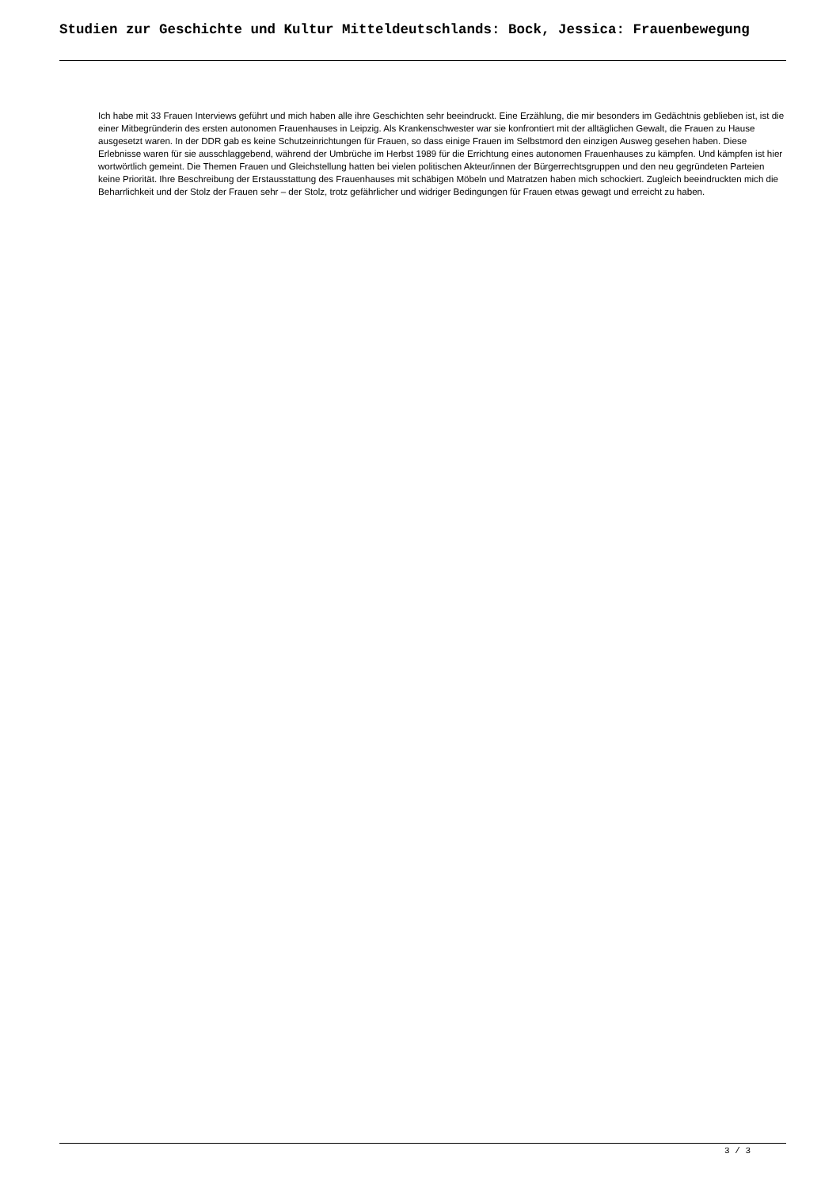Studien zur Geschichte und Kultur Mitteldeutschlands: Bock, Jessica: Frauenbewegung
Ich habe mit 33 Frauen Interviews geführt und mich haben alle ihre Geschichten sehr beeindruckt. Eine Erzählung, die mir besonders im Gedächtnis geblieben ist, ist die einer Mitbegründerin des ersten autonomen Frauenhauses in Leipzig. Als Krankenschwester war sie konfrontiert mit der alltäglichen Gewalt, die Frauen zu Hause ausgesetzt waren. In der DDR gab es keine Schutzeinrichtungen für Frauen, so dass einige Frauen im Selbstmord den einzigen Ausweg gesehen haben. Diese Erlebnisse waren für sie ausschlaggebend, während der Umbrüche im Herbst 1989 für die Errichtung eines autonomen Frauenhauses zu kämpfen. Und kämpfen ist hier wortwörtlich gemeint. Die Themen Frauen und Gleichstellung hatten bei vielen politischen Akteur/innen der Bürgerrechtsgruppen und den neu gegründeten Parteien keine Priorität. Ihre Beschreibung der Erstausstattung des Frauenhauses mit schäbigen Möbeln und Matratzen haben mich schockiert. Zugleich beeindruckten mich die Beharrlichkeit und der Stolz der Frauen sehr – der Stolz, trotz gefährlicher und widriger Bedingungen für Frauen etwas gewagt und erreicht zu haben.
3 / 3